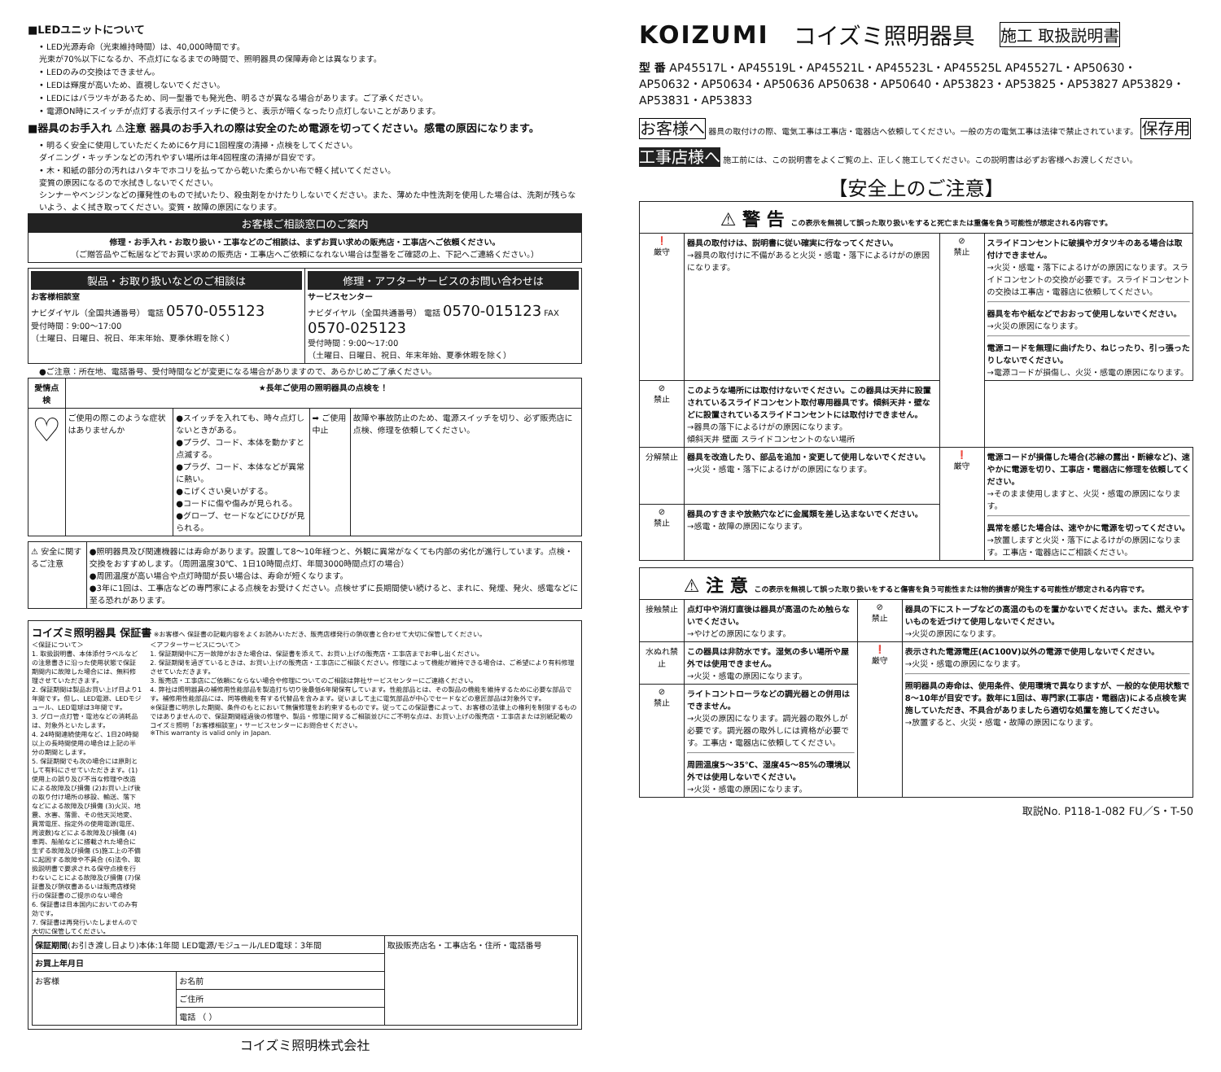■LEDユニットについて
• LED光源寿命（光束維持時間）は、40,000時間です。
光束が70%以下になるか、不点灯になるまでの時間で、照明器具の保障寿命とは異なります。
• LEDのみの交換はできません。
• LEDは輝度が高いため、直視しないでください。
• LEDにはバラツキがあるため、同一型番でも発光色、明るさが異なる場合があります。ご了承ください。
• 電源ON時にスイッチが点灯する表示付スイッチに使うと、表示が暗くなったり点灯しないことがあります。
■器具のお手入れ ⚠注意 器具のお手入れの際は安全のため電源を切ってください。感電の原因になります。
• 明るく安全に使用していただくために6ケ月に1回程度の清掃・点検をしてください。
ダイニング・キッチンなどの汚れやすい場所は年4回程度の清掃が目安です。
• 木・和紙の部分の汚れはハタキでホコリを払ってから乾いた柔らかい布で軽く拭いてください。
変質の原因になるので水拭きしないでください。
シンナーやベンジンなどの揮発性のもので拭いたり、殺虫剤をかけたりしないでください。また、薄めた中性洗剤を使用した場合は、洗剤が残らないよう、よく拭き取ってください。変質・故障の原因になります。
お客様ご相談窓口のご案内
修理・お手入れ・お取り扱い・工事などのご相談は、まずお買い求めの販売店・工事店へご依頼ください。
（ご贈答品やご転居などでお買い求めの販売店・工事店へご依頼になれない場合は型番をご確認の上、下記へご連絡ください。）
| 製品・お取り扱いなどのご相談は お客様相談室 ナビダイヤル（全国共通番号） 電話 0570-055123 受付時間：9:00〜17:00 （土曜日、日曜日、祝日、年末年始、夏季休暇を除く） | 修理・アフターサービスのお問い合わせは サービスセンター ナビダイヤル（全国共通番号） 電話 0570-015123 FAX 0570-025123 受付時間：9:00〜17:00 （土曜日、日曜日、祝日、年末年始、夏季休暇を除く） |
●ご注意：所在地、電話番号、受付時間などが変更になる場合がありますので、あらかじめご了承ください。
| 愛情点検 | ★長年ご使用の照明器具の点検を！ | | | |
| --- | --- | --- | --- | --- |
| ♡ | ご使用の際このような症状はありませんか | ●スイッチを入れても、時々点灯しないときがある。 ●プラグ、コード、本体を動かすと点滅する。 ●プラグ、コード、本体などが異常に熱い。 ●こげくさい臭いがする。 ●コードに傷や傷みが見られる。 ●グローブ、セードなどにひびが見られる。 | ➡ ご使用中止 | 故障や事故防止のため、電源スイッチを切り、必ず販売店に点検、修理を依頼してください。 |
| ⚠ 安全に関するご注意 | ●照明器具及び関連機器には寿命があります。設置して8〜10年経つと、外観に異常がなくても内部の劣化が進行しています。点検・交換をおすすめします。（周囲温度30℃、1日10時間点灯、年間3000時間点灯の場合） ●周囲温度が高い場合や点灯時間が長い場合は、寿命が短くなります。 ●3年に1回は、工事店などの専門家による点検をお受けください。点検せずに長期間使い続けると、まれに、発煙、発火、感電などに至る恐れがあります。 |
コイズミ照明器具 保証書 ※お客様へ 保証書の記載内容をよくお読みいただき、販売店様発行の領収書と合わせて大切に保管してください。
＜保証について＞
1. 取扱説明書、本体添付ラベルなどの注意書きに沿った使用状態で保証期間内に故障した場合には、無料修理させていただきます。
2. 保証期間は製品お買い上げ日より1年間です。但し、LED電源、LEDモジュール、LED電球は3年間です。
3. グロー点灯管・電池などの消耗品は、対象外といたします。
4. 24時間連続使用など、1日20時間以上の長時間使用の場合は上記の半分の期間とします。
5. 保証期間でも次の場合には原則として有料にさせていただきます。(1)使用上の誤り及び不当な修理や改造による故障及び損傷 (2)お買い上げ後の取り付け場所の移設、輸送、落下などによる故障及び損傷 (3)火災、地震、水害、落雷、その他天災地変、異常電圧、指定外の使用電源(電圧、周波数)などによる故障及び損傷 (4)車両、船舶などに搭載された場合に生ずる故障及び損傷 (5)施工上の不備に起因する故障や不具合 (6)法令、取扱説明書で要求される保守点検を行わないことによる故障及び損傷 (7)保証書及び領収書あるいは販売店様発行の保証書のご提示のない場合
6. 保証書は日本国内においてのみ有効です。
7. 保証書は再発行いたしませんので大切に保管してください。
＜アフターサービスについて＞
1. 保証期間中に万一故障がおきた場合は、保証書を添えて、お買い上げの販売店・工事店までお申し出ください。
2. 保証期間を過ぎているときは、お買い上げの販売店・工事店にご相談ください。修理によって機能が維持できる場合は、ご希望により有料修理させていただきます。
3. 販売店・工事店にご依頼にならない場合や修理についてのご相談は弊社サービスセンターにご連絡ください。
4. 弊社は照明器具の補修用性能部品を製造打ち切り後最低6年間保有しています。性能部品とは、その製品の機能を維持するために必要な部品です。補修用性能部品には、同等機能を有する代替品を含みます。従いまして主に電気部品が中心でセードなどの意匠部品は対象外です。
※保証書に明示した期間、条件のもとにおいて無償修理をお約束するものです。従ってこの保証書によって、お客様の法律上の権利を制限するものではありませんので、保証期間経過後の修理や、製品・修理に関するご相談並びにご不明な点は、お買い上げの販売店・工事店または別紙記載のコイズミ照明「お客様相談室」・サービスセンターにお問合せください。
※This warranty is valid only in Japan.
| 保証期間 (お引き渡し日より)本体:1年間 LED電源/モジュール/LED電球：3年間 | | 取扱販売店名・工事店名・住所・電話番号 |
| お買上年月日 | | |
| お客様 | お名前 | |
| | ご住所 | |
| | 電話 （ ） | |
コイズミ照明株式会社
KOIZUMI コイズミ照明器具 施工 取扱説明書
型 番 AP45517L・AP45519L・AP45521L・AP45523L・AP45525L AP45527L・AP50630・AP50632・AP50634・AP50636 AP50638・AP50640・AP53823・AP53825・AP53827 AP53829・AP53831・AP53833
お客様へ 器具の取付けの際、電気工事は工事店・電器店へ依頼してください。一般の方の電気工事は法律で禁止されています。 保存用
工事店様へ 施工前には、この説明書をよくご覧の上、正しく施工してください。この説明書は必ずお客様へお渡しください。
【安全上のご注意】
| ⚠ 警 告 この表示を無視して誤った取り扱いをすると死亡または重傷を負う可能性が想定される内容です。 | | | |
| --- | --- | --- | --- |
| ❗ 厳守 | 器具の取付けは、説明書に従い確実に行なってください。 →器具の取付けに不備があると火災・感電・落下によるけがの原因になります。 | ⊘ 禁止 | スライドコンセントに破損やガタツキのある場合は取付けできません。 →火災・感電・落下によるけがの原因になります。スライドコンセントの交換が必要です。スライドコンセントの交換は工事店・電器店に依頼してください。 器具を布や紙などでおおって使用しないでください。 →火災の原因になります。 電源コードを無理に曲げたり、ねじったり、引っ張ったりしないでください。 →電源コードが損傷し、火災・感電の原因になります。 |
| ⊘ 禁止 | このような場所には取付けないでください。この器具は天井に設置されているスライドコンセント取付専用器具です。傾斜天井・壁などに設置されているスライドコンセントには取付けできません。 →器具の落下によるけがの原因になります。 傾斜天井 壁面 スライドコンセントのない場所 | | |
| 分解禁止 | 器具を改造したり、部品を追加・変更して使用しないでください。 →火災・感電・落下によるけがの原因になります。 | ❗ 厳守 | 電源コードが損傷した場合(芯線の露出・断線など)、速やかに電源を切り、工事店・電器店に修理を依頼してください。 →そのまま使用しますと、火災・感電の原因になります。 異常を感じた場合は、速やかに電源を切ってください。 →放置しますと火災・落下によるけがの原因になります。工事店・電器店にご相談ください。 |
| ⊘ 禁止 | 器具のすきまや放熱穴などに金属類を差し込まないでください。 →感電・故障の原因になります。 | | |
| ⚠ 注 意 この表示を無視して誤った取り扱いをすると傷害を負う可能性または物的損害が発生する可能性が想定される内容です。 | | | |
| --- | --- | --- | --- |
| 接触禁止 | 点灯中や消灯直後は器具が高温のため触らないでください。 →やけどの原因になります。 | ⊘ 禁止 | 器具の下にストーブなどの高温のものを置かないでください。また、燃えやすいものを近づけて使用しないでください。 →火災の原因になります。 |
| 水ぬれ禁止 | この器具は非防水です。湿気の多い場所や屋外では使用できません。 →火災・感電の原因になります。 | ❗ 厳守 | 表示された電源電圧(AC100V)以外の電源で使用しないでください。 →火災・感電の原因になります。 照明器具の寿命は、使用条件、使用環境で異なりますが、一般的な使用状態で8〜10年が目安です。数年に1回は、専門家(工事店・電器店)による点検を実施していただき、不具合がありましたら適切な処置を施してください。 →放置すると、火災・感電・故障の原因になります。 |
| ⊘ 禁止 | ライトコントローラなどの調光器との併用はできません。 →火災の原因になります。調光器の取外しが必要です。調光器の取外しには資格が必要です。工事店・電器店に依頼してください。 周囲温度5〜35℃、湿度45〜85%の環境以外では使用しないでください。 →火災・感電の原因になります。 | | |
取説No. P118-1-082 FU／S・T-50